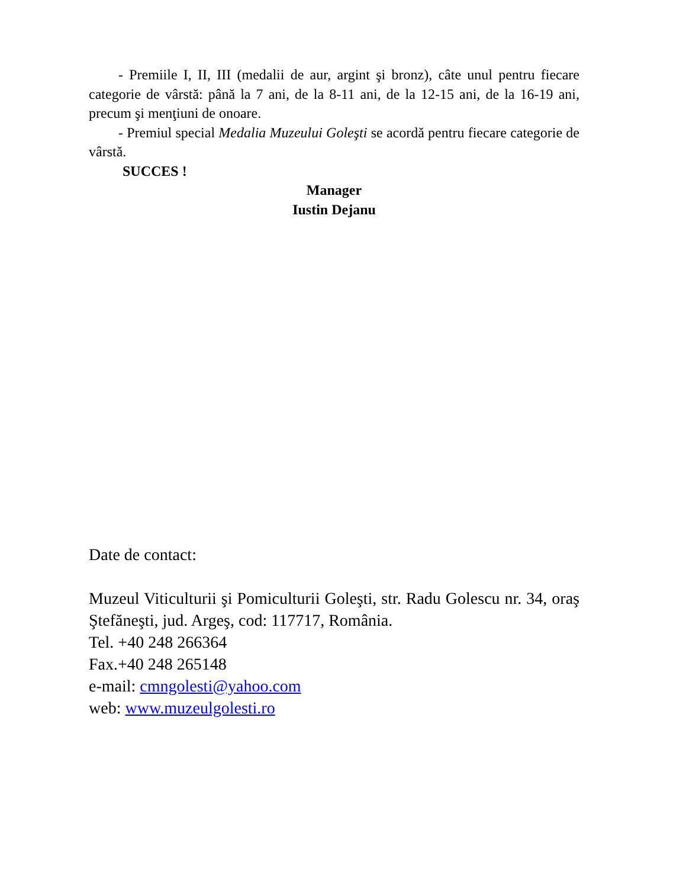- Premiile I, II, III (medalii de aur, argint şi bronz), câte unul pentru fiecare categorie de vârstă: până la 7 ani, de la 8-11 ani, de la 12-15 ani, de la 16-19 ani, precum şi menţiuni de onoare.
- Premiul special Medalia Muzeului Goleşti se acordă pentru fiecare categorie de vârstă.
SUCCES !
Manager
Iustin Dejanu
Date de contact:
Muzeul Viticulturii şi Pomiculturii Goleşti, str. Radu Golescu nr. 34, oraş Ştefăneşti, jud. Argeş, cod: 117717, România.
Tel. +40 248 266364
Fax.+40 248 265148
e-mail: cmngolesti@yahoo.com
web: www.muzeulgolesti.ro